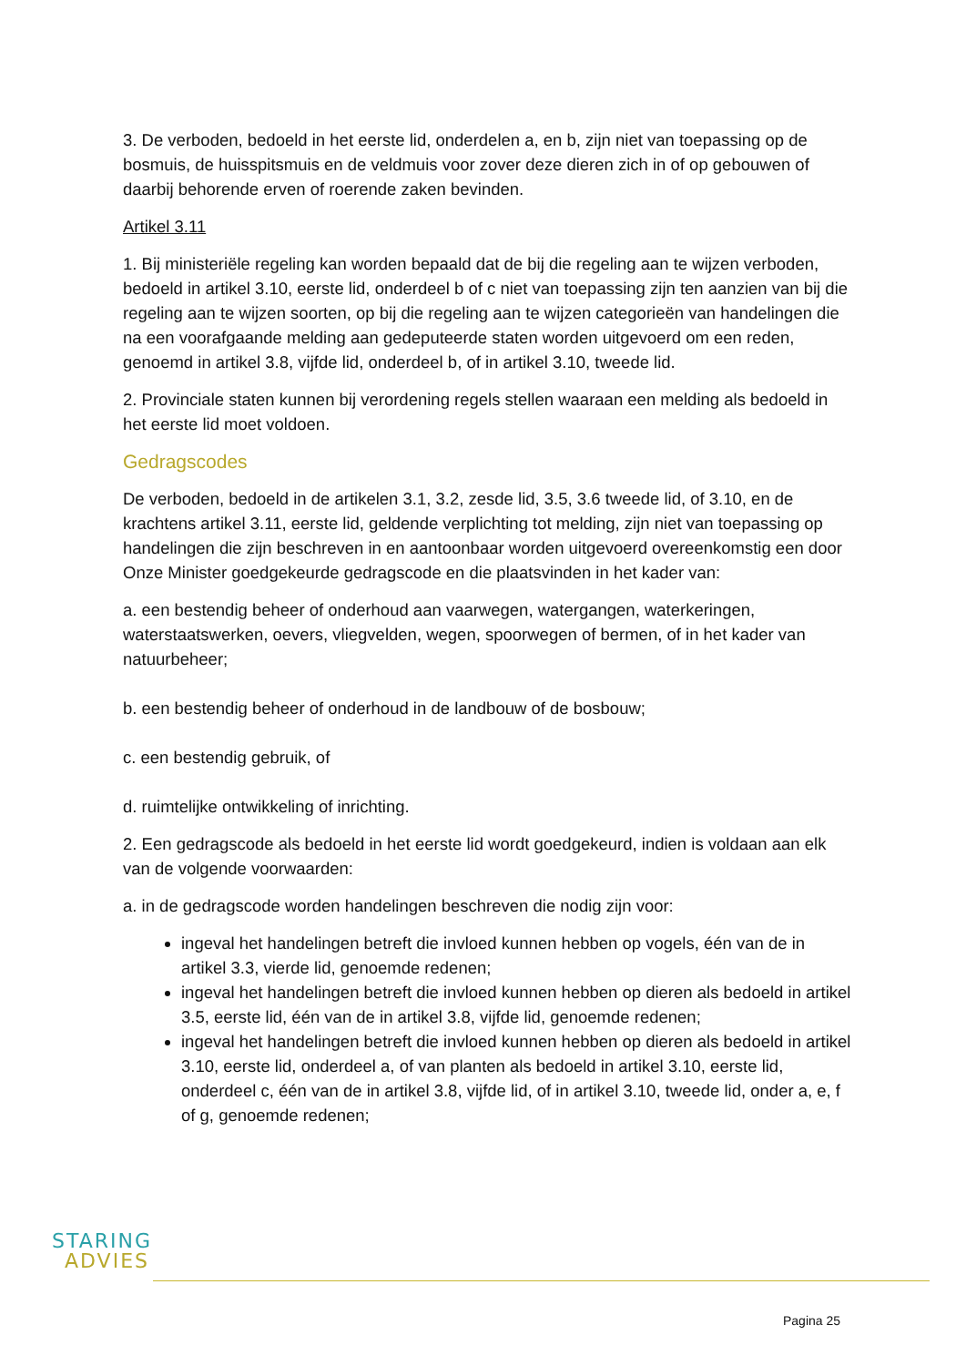3. De verboden, bedoeld in het eerste lid, onderdelen a, en b, zijn niet van toepassing op de bosmuis, de huisspitsmuis en de veldmuis voor zover deze dieren zich in of op gebouwen of daarbij behorende erven of roerende zaken bevinden.
Artikel 3.11
1. Bij ministeriële regeling kan worden bepaald dat de bij die regeling aan te wijzen verboden, bedoeld in artikel 3.10, eerste lid, onderdeel b of c niet van toepassing zijn ten aanzien van bij die regeling aan te wijzen soorten, op bij die regeling aan te wijzen categorieën van handelingen die na een voorafgaande melding aan gedeputeerde staten worden uitgevoerd om een reden, genoemd in artikel 3.8, vijfde lid, onderdeel b, of in artikel 3.10, tweede lid.
2. Provinciale staten kunnen bij verordening regels stellen waaraan een melding als bedoeld in het eerste lid moet voldoen.
Gedragscodes
De verboden, bedoeld in de artikelen 3.1, 3.2, zesde lid, 3.5, 3.6 tweede lid, of 3.10, en de krachtens artikel 3.11, eerste lid, geldende verplichting tot melding, zijn niet van toepassing op handelingen die zijn beschreven in en aantoonbaar worden uitgevoerd overeenkomstig een door Onze Minister goedgekeurde gedragscode en die plaatsvinden in het kader van:
a. een bestendig beheer of onderhoud aan vaarwegen, watergangen, waterkeringen, waterstaatswerken, oevers, vliegvelden, wegen, spoorwegen of bermen, of in het kader van natuurbeheer;
b. een bestendig beheer of onderhoud in de landbouw of de bosbouw;
c. een bestendig gebruik, of
d. ruimtelijke ontwikkeling of inrichting.
2. Een gedragscode als bedoeld in het eerste lid wordt goedgekeurd, indien is voldaan aan elk van de volgende voorwaarden:
a. in de gedragscode worden handelingen beschreven die nodig zijn voor:
ingeval het handelingen betreft die invloed kunnen hebben op vogels, één van de in artikel 3.3, vierde lid, genoemde redenen;
ingeval het handelingen betreft die invloed kunnen hebben op dieren als bedoeld in artikel 3.5, eerste lid, één van de in artikel 3.8, vijfde lid, genoemde redenen;
ingeval het handelingen betreft die invloed kunnen hebben op dieren als bedoeld in artikel 3.10, eerste lid, onderdeel a, of van planten als bedoeld in artikel 3.10, eerste lid, onderdeel c, één van de in artikel 3.8, vijfde lid, of in artikel 3.10, tweede lid, onder a, e, f of g, genoemde redenen;
STARING
ADVIES
Pagina 25